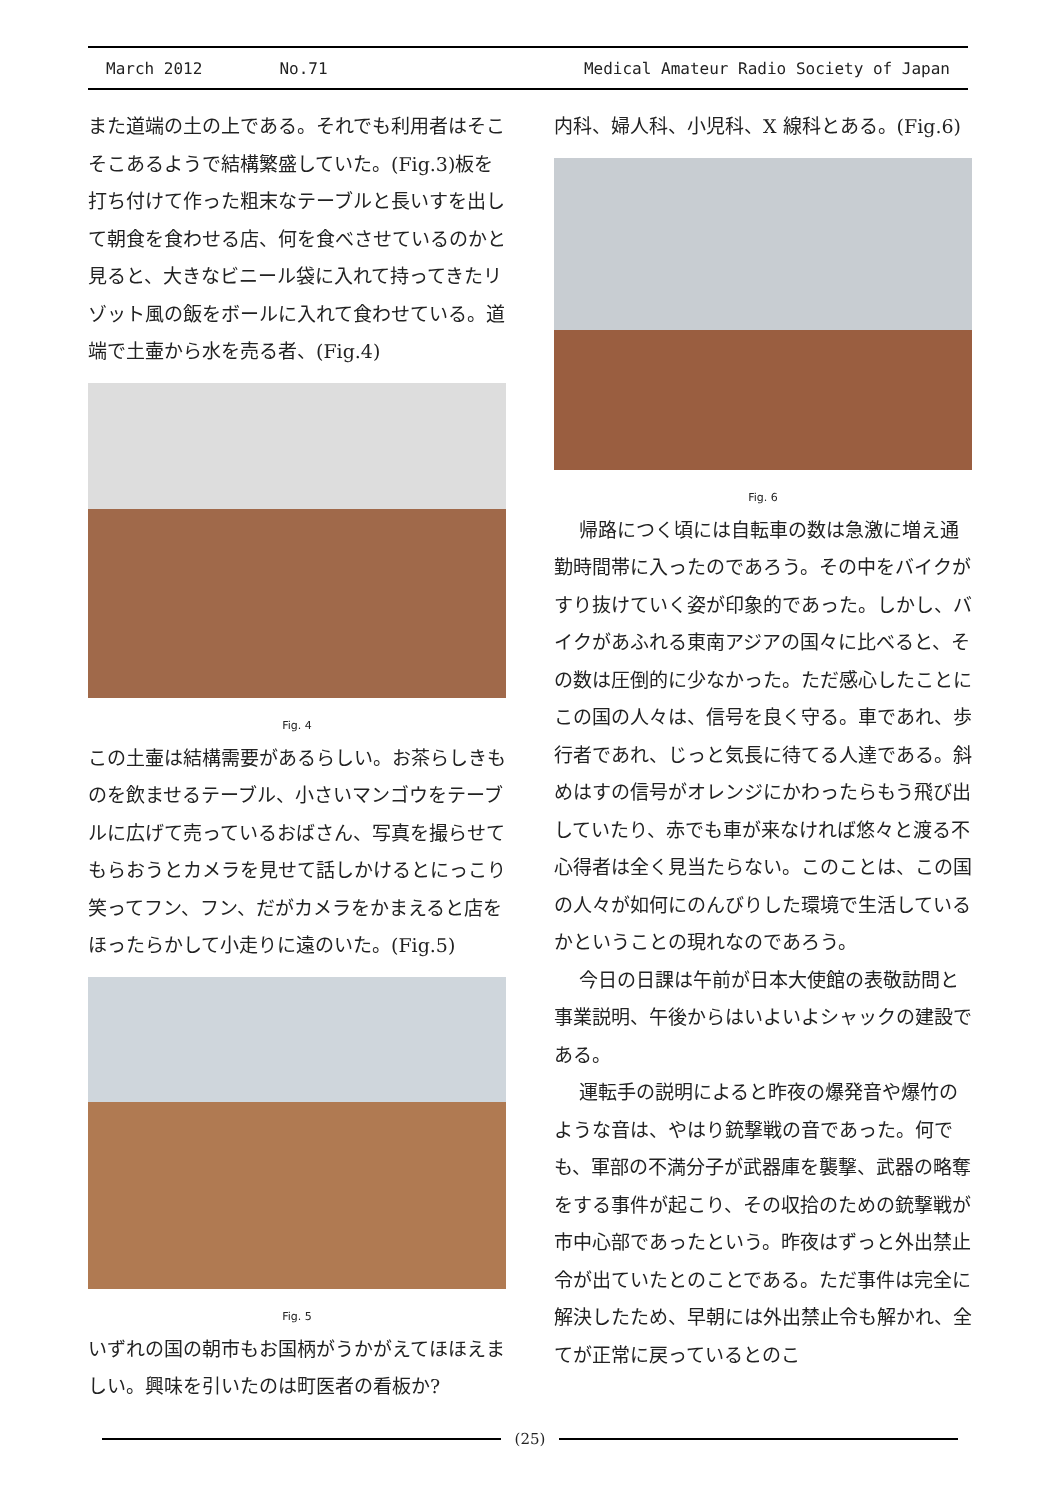March 2012 No.71 Medical Amateur Radio Society of Japan
また道端の土の上である。それでも利用者はそこそこあるようで結構繁盛していた。(Fig.3)板を打ち付けて作った粗末なテーブルと長いすを出して朝食を食わせる店、何を食べさせているのかと見ると、大きなビニール袋に入れて持ってきたリゾット風の飯をボールに入れて食わせている。道端で土壷から水を売る者、(Fig.4)
Fig. 4
この土壷は結構需要があるらしい。お茶らしきものを飲ませるテーブル、小さいマンゴウをテーブルに広げて売っているおばさん、写真を撮らせてもらおうとカメラを見せて話しかけるとにっこり笑ってフン、フン、だがカメラをかまえると店をほったらかして小走りに遠のいた。(Fig.5)
Fig. 5
いずれの国の朝市もお国柄がうかがえてほほえましい。興味を引いたのは町医者の看板か?
内科、婦人科、小児科、X 線科とある。(Fig.6)
Fig. 6
帰路につく頃には自転車の数は急激に増え通勤時間帯に入ったのであろう。その中をバイクがすり抜けていく姿が印象的であった。しかし、バイクがあふれる東南アジアの国々に比べると、その数は圧倒的に少なかった。ただ感心したことにこの国の人々は、信号を良く守る。車であれ、歩行者であれ、じっと気長に待てる人達である。斜めはすの信号がオレンジにかわったらもう飛び出していたり、赤でも車が来なければ悠々と渡る不心得者は全く見当たらない。このことは、この国の人々が如何にのんびりした環境で生活しているかということの現れなのであろう。
今日の日課は午前が日本大使館の表敬訪問と事業説明、午後からはいよいよシャックの建設である。
運転手の説明によると昨夜の爆発音や爆竹のような音は、やはり銃撃戦の音であった。何でも、軍部の不満分子が武器庫を襲撃、武器の略奪をする事件が起こり、その収拾のための銃撃戦が市中心部であったという。昨夜はずっと外出禁止令が出ていたとのことである。ただ事件は完全に解決したため、早朝には外出禁止令も解かれ、全てが正常に戻っているとのこ
(25)